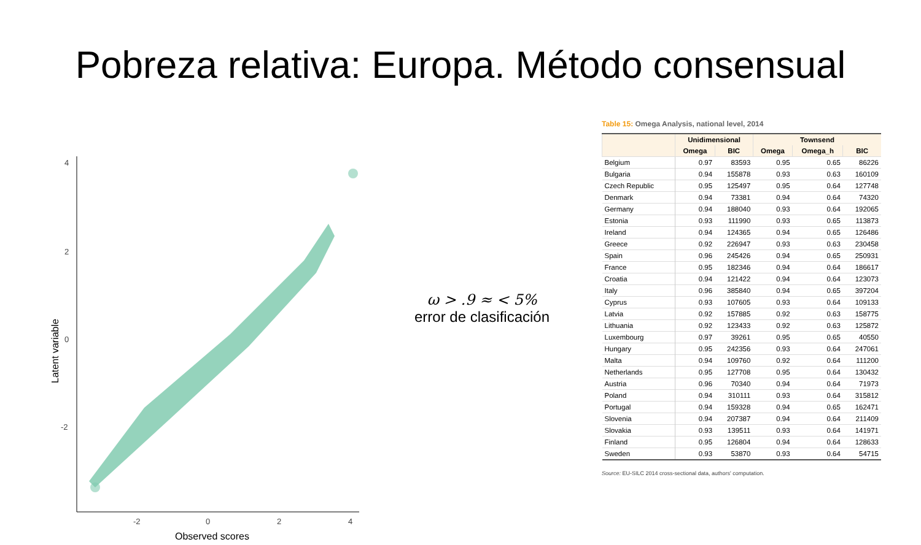Pobreza relativa: Europa. Método consensual
4
2
0
-2
-2
0
2
4
Observed scores
Latent variable
ω > .9 ≈ < 5%
error de clasificación
Table 15: Omega Analysis, national level, 2014
| | Unidimensional | | Townsend | | |
| --- | --- | --- | --- | --- | --- |
| | Omega | BIC | Omega | Omega_h | BIC |
| Belgium | 0.97 | 83593 | 0.95 | 0.65 | 86226 |
| Bulgaria | 0.94 | 155878 | 0.93 | 0.63 | 160109 |
| Czech Republic | 0.95 | 125497 | 0.95 | 0.64 | 127748 |
| Denmark | 0.94 | 73381 | 0.94 | 0.64 | 74320 |
| Germany | 0.94 | 188040 | 0.93 | 0.64 | 192065 |
| Estonia | 0.93 | 111990 | 0.93 | 0.65 | 113873 |
| Ireland | 0.94 | 124365 | 0.94 | 0.65 | 126486 |
| Greece | 0.92 | 226947 | 0.93 | 0.63 | 230458 |
| Spain | 0.96 | 245426 | 0.94 | 0.65 | 250931 |
| France | 0.95 | 182346 | 0.94 | 0.64 | 186617 |
| Croatia | 0.94 | 121422 | 0.94 | 0.64 | 123073 |
| Italy | 0.96 | 385840 | 0.94 | 0.65 | 397204 |
| Cyprus | 0.93 | 107605 | 0.93 | 0.64 | 109133 |
| Latvia | 0.92 | 157885 | 0.92 | 0.63 | 158775 |
| Lithuania | 0.92 | 123433 | 0.92 | 0.63 | 125872 |
| Luxembourg | 0.97 | 39261 | 0.95 | 0.65 | 40550 |
| Hungary | 0.95 | 242356 | 0.93 | 0.64 | 247061 |
| Malta | 0.94 | 109760 | 0.92 | 0.64 | 111200 |
| Netherlands | 0.95 | 127708 | 0.95 | 0.64 | 130432 |
| Austria | 0.96 | 70340 | 0.94 | 0.64 | 71973 |
| Poland | 0.94 | 310111 | 0.93 | 0.64 | 315812 |
| Portugal | 0.94 | 159328 | 0.94 | 0.65 | 162471 |
| Slovenia | 0.94 | 207387 | 0.94 | 0.64 | 211409 |
| Slovakia | 0.93 | 139511 | 0.93 | 0.64 | 141971 |
| Finland | 0.95 | 126804 | 0.94 | 0.64 | 128633 |
| Sweden | 0.93 | 53870 | 0.93 | 0.64 | 54715 |
Source: EU-SILC 2014 cross-sectional data, authors' computation.